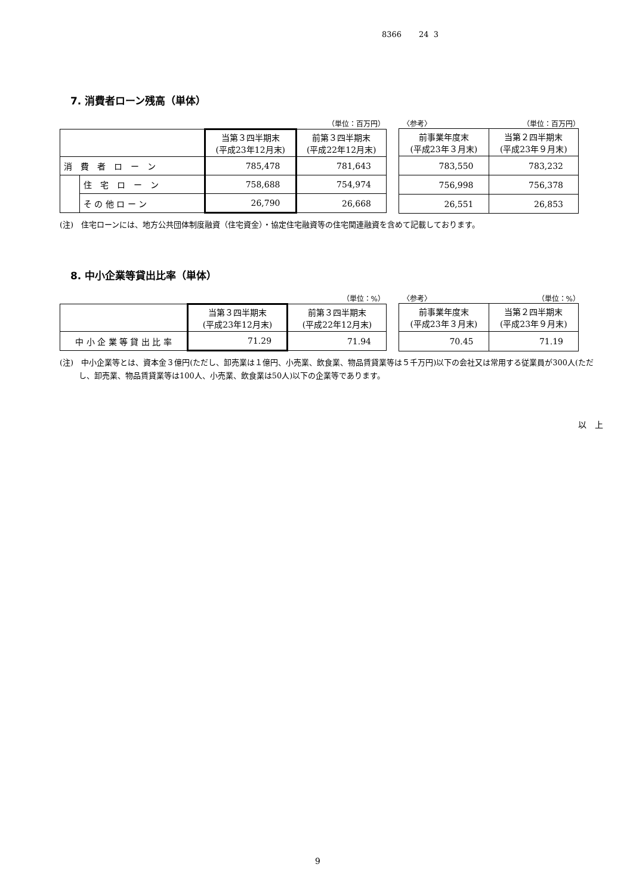8366 24 3
7. 消費者ローン残高（単体）
（単位：百万円） 〈参考〉 （単位：百万円）
| | | 当第３四半期末 (平成23年12月末) | 前第３四半期末 (平成22年12月末) |
| --- | --- | --- | --- |
| 消 費 者 ロ ー ン | | 785,478 | 781,643 |
| | 住 宅 ロ ー ン | 758,688 | 754,974 |
| | そ の 他 ロ ー ン | 26,790 | 26,668 |
| 前事業年度末 (平成23年３月末) | 当第２四半期末 (平成23年９月末) |
| --- | --- |
| 783,550 | 783,232 |
| 756,998 | 756,378 |
| 26,551 | 26,853 |
(注)　住宅ローンには、地方公共団体制度融資（住宅資金）・協定住宅融資等の住宅関連融資を含めて記載しております。
8. 中小企業等貸出比率（単体）
（単位：%） 〈参考〉 （単位：%）
| | 当第３四半期末 (平成23年12月末) | 前第３四半期末 (平成22年12月末) |
| --- | --- | --- |
| 中 小 企 業 等 貸 出 比 率 | 71.29 | 71.94 |
| 前事業年度末 (平成23年３月末) | 当第２四半期末 (平成23年９月末) |
| --- | --- |
| 70.45 | 71.19 |
(注)　中小企業等とは、資本金３億円(ただし、卸売業は１億円、小売業、飲食業、物品賃貸業等は５千万円)以下の会社又は常用する従業員が300人(ただし、卸売業、物品賃貸業等は100人、小売業、飲食業は50人)以下の企業等であります。
以　上
9